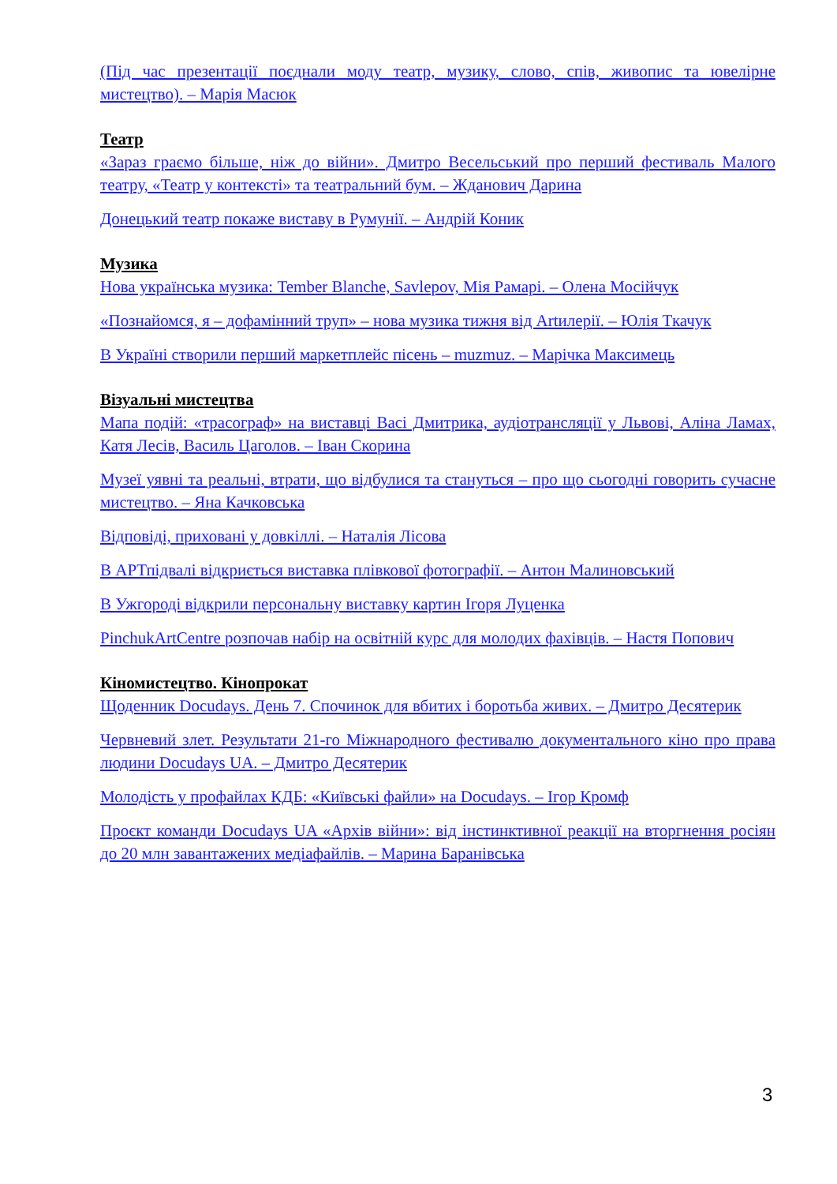(Під час презентації поєднали моду театр, музику, слово, спів, живопис та ювелірне мистецтво). – Марія Масюк
Театр
«Зараз граємо більше, ніж до війни». Дмитро Весельський про перший фестиваль Малого театру, «Театр у контексті» та театральний бум. – Жданович Дарина
Донецький театр покаже виставу в Румунії. – Андрій Коник
Музика
Нова українська музика: Tember Blanche, Savlepov, Мія Рамарі. – Олена Мосійчук
«Познайомся, я – дофамінний труп» – нова музика тижня від Artилерії. – Юлія Ткачук
В Україні створили перший маркетплейс пісень – muzmuz. – Марічка Максимець
Візуальні мистецтва
Мапа подій: «трасограф» на виставці Васі Дмитрика, аудіотрансляції у Львові, Аліна Ламах, Катя Лесів, Василь Цаголов. – Іван Скорина
Музеї уявні та реальні, втрати, що відбулися та стануться – про що сьогодні говорить сучасне мистецтво. – Яна Качковська
Відповіді, приховані у довкіллі. – Наталія Лісова
В АРТпідвалі відкриється виставка плівкової фотографії. – Антон Малиновський
В Ужгороді відкрили персональну виставку картин Ігоря Луценка
PinchukArtCentre розпочав набір на освітній курс для молодих фахівців. – Настя Попович
Кіномистецтво. Кінопрокат
Щоденник Docudays. День 7. Спочинок для вбитих і боротьба живих. – Дмитро Десятерик
Червневий злет. Результати 21-го Міжнародного фестивалю документального кіно про права людини Docudays UA. – Дмитро Десятерик
Молодість у профайлах КДБ: «Київські файли» на Docudays. – Ігор Кромф
Проєкт команди Docudays UA «Архів війни»: від інстинктивної реакції на вторгнення росіян до 20 млн завантажених медіафайлів. – Марина Баранівська
3